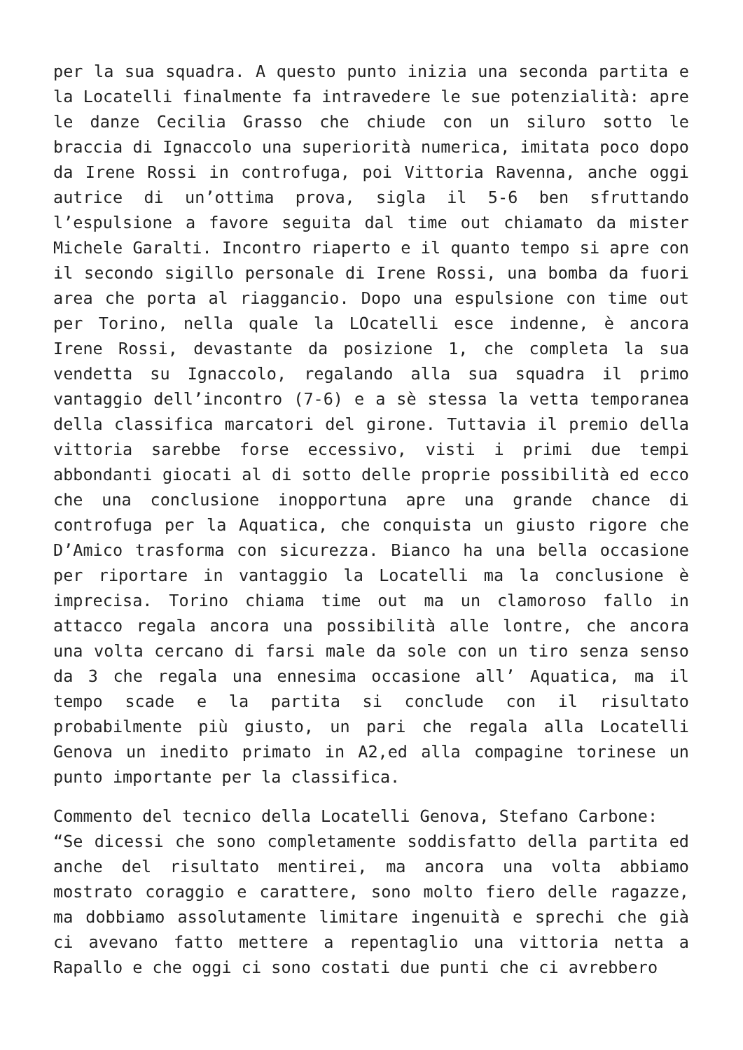per la sua squadra. A questo punto inizia una seconda partita e la Locatelli finalmente fa intravedere le sue potenzialità: apre le danze Cecilia Grasso che chiude con un siluro sotto le braccia di Ignaccolo una superiorità numerica, imitata poco dopo da Irene Rossi in controfuga, poi Vittoria Ravenna, anche oggi autrice di un’ottima prova, sigla il 5-6 ben sfruttando l’espulsione a favore seguita dal time out chiamato da mister Michele Garalti. Incontro riaperto e il quanto tempo si apre con il secondo sigillo personale di Irene Rossi, una bomba da fuori area che porta al riaggancio. Dopo una espulsione con time out per Torino, nella quale la LOcatelli esce indenne, è ancora Irene Rossi, devastante da posizione 1, che completa la sua vendetta su Ignaccolo, regalando alla sua squadra il primo vantaggio dell’incontro (7-6) e a sè stessa la vetta temporanea della classifica marcatori del girone. Tuttavia il premio della vittoria sarebbe forse eccessivo, visti i primi due tempi abbondanti giocati al di sotto delle proprie possibilità ed ecco che una conclusione inopportuna apre una grande chance di controfuga per la Aquatica, che conquista un giusto rigore che D’Amico trasforma con sicurezza. Bianco ha una bella occasione per riportare in vantaggio la Locatelli ma la conclusione è imprecisa. Torino chiama time out ma un clamoroso fallo in attacco regala ancora una possibilità alle lontre, che ancora una volta cercano di farsi male da sole con un tiro senza senso da 3 che regala una ennesima occasione all’ Aquatica, ma il tempo scade e la partita si conclude con il risultato probabilmente più giusto, un pari che regala alla Locatelli Genova un inedito primato in A2,ed alla compagine torinese un punto importante per la classifica.
Commento del tecnico della Locatelli Genova, Stefano Carbone:
“Se dicessi che sono completamente soddisfatto della partita ed anche del risultato mentirei, ma ancora una volta abbiamo mostrato coraggio e carattere, sono molto fiero delle ragazze, ma dobbiamo assolutamente limitare ingenuità e sprechi che già ci avevano fatto mettere a repentaglio una vittoria netta a Rapallo e che oggi ci sono costati due punti che ci avrebbero